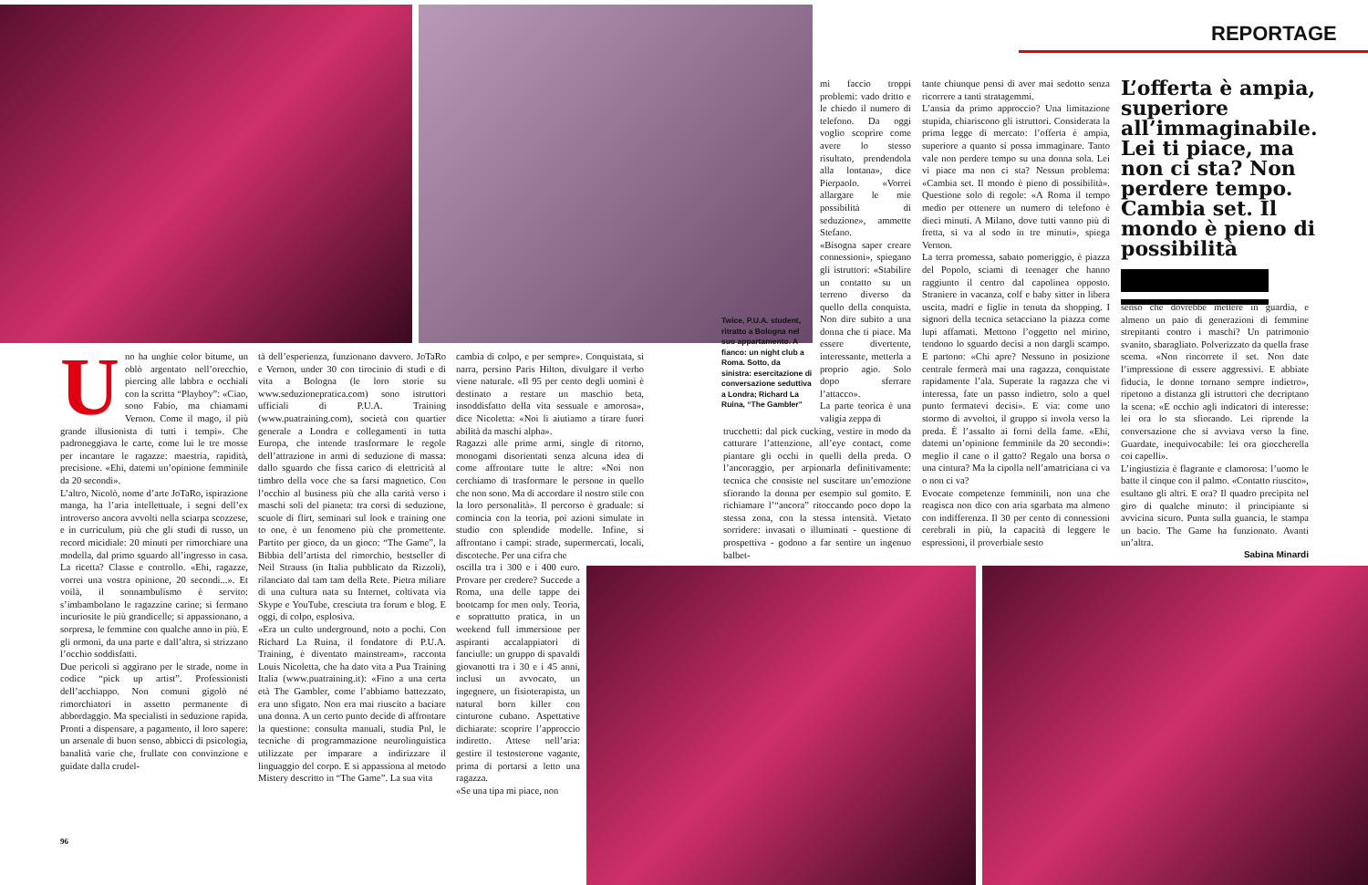REPORTAGE
Uno ha unghie color bitume, un oblò argentato nell’orecchio, piercing alle labbra e occhiali con la scritta “Playboy”: «Ciao, sono Fabio, ma chiamami Vernon. Come il mago, il più grande illusionista di tutti i tempi». Che padroneggiava le carte, come lui le tre mosse per incantare le ragazze: maestria, rapidità, precisione. «Ehi, datemi un’opinione femminile da 20 secondi».
L’altro, Nicolò, nome d’arte JoTaRo, ispirazione manga, ha l’aria intellettuale, i segni dell’ex introverso ancora avvolti nella sciarpa scozzese, e in curriculum, più che gli studi di russo, un record micidiale: 20 minuti per rimorchiare una modella, dal primo sguardo all’ingresso in casa. La ricetta? Classe e controllo. «Ehi, ragazze, vorrei una vostra opinione, 20 secondi...». Et voilà, il sonnambulismo è servito: s’imbambolano le ragazzine carine; si fermano incuriosite le più grandicelle; si appassionano, a sorpresa, le femmine con qualche anno in più. E gli ormoni, da una parte e dall’altra, si strizzano l’occhio soddisfatti.
Due pericoli si aggirano per le strade, nome in codice “pick up artist”. Professionisti dell’acchiappo. Non comuni gigolò né rimorchiatori in assetto permanente di abbordaggio. Ma specialisti in seduzione rapida. Pronti a dispensare, a pagamento, il loro sapere: un arsenale di buon senso, abbicci di psicologia, banalità varie che, frullate con convinzione e guidate dalla crudel-
tà dell’esperienza, funzionano davvero. JoTaRo e Vernon, under 30 con tirocinio di studi e di vita a Bologna (le loro storie su www.seduzionepratica.com) sono istruttori ufficiali di P.U.A. Training (www.puatraining.com), società con quartier generale a Londra e collegamenti in tutta Europa, che intende trasformare le regole dell’attrazione in armi di seduzione di massa: dallo sguardo che fissa carico di elettricità al timbro della voce che sa farsi magnetico. Con l’occhio al business più che alla carità verso i maschi soli del pianeta: tra corsi di seduzione, scuole di flirt, seminari sul look e training one to one, è un fenomeno più che promettente. Partito per gioco, da un gioco: “The Game”, la Bibbia dell’artista del rimorchio, bestseller di Neil Strauss (in Italia pubblicato da Rizzoli), rilanciato dal tam tam della Rete. Pietra miliare di una cultura nata su Internet, coltivata via Skype e YouTube, cresciuta tra forum e blog. E oggi, di colpo, esplosiva.
«Era un culto underground, noto a pochi. Con Richard La Ruina, il fondatore di P.U.A. Training, è diventato mainstream», racconta Louis Nicoletta, che ha dato vita a Pua Training Italia (www.puatraining.it): «Fino a una certa età The Gambler, come l’abbiamo battezzato, era uno sfigato. Non era mai riuscito a baciare una donna. A un certo punto decide di affrontare la questione: consulta manuali, studia Pnl, le tecniche di programmazione neurolinguistica utilizzate per imparare a indirizzare il linguaggio del corpo. E si appassiona al metodo Mistery descritto in “The Game”. La sua vita
cambia di colpo, e per sempre». Conquistata, si narra, persino Paris Hilton, divulgare il verbo viene naturale. «Il 95 per cento degli uomini è destinato a restare un maschio beta, insoddisfatto della vita sessuale e amorosa», dice Nicoletta: «Noi li aiutiamo a tirare fuori abilità da maschi alpha».
Ragazzi alle prime armi, single di ritorno, monogami disorientati senza alcuna idea di come affrontare tutte le altre: «Noi non cerchiamo di trasformare le persone in quello che non sono. Ma di accordare il nostro stile con la loro personalità». Il percorso è graduale: si comincia con la teoria, poi azioni simulate in studio con splendide modelle. Infine, si affrontano i campi: strade, supermercati, locali, discoteche. Per una cifra che
oscilla tra i 300 e i 400 euro. Provare per credere? Succede a Roma, una delle tappe dei bootcamp for men only. Teoria, e soprattutto pratica, in un weekend full immersione per aspiranti accalappiatori di fanciulle: un gruppo di spavaldi giovanotti tra i 30 e i 45 anni, inclusi un avvocato, un ingegnere, un fisioterapista, un natural born killer con cinturone cubano. Aspettative dichiarate: scoprire l’approccio indiretto. Attese nell’aria: gestire il testosterone vagante, prima di portarsi a letto una ragazza.
«Se una tipa mi piace, non
Twice, P.U.A. student, ritratto a Bologna nel suo appartamento. A fianco: un night club a Roma. Sotto, da sinistra: esercitazione di conversazione seduttiva a Londra; Richard La Ruina, “The Gambler”
mi faccio troppi problemi: vado dritto e le chiedo il numero di telefono. Da oggi voglio scoprire come avere lo stesso risultato, prendendola alla lontana», dice Pierpaolo. «Vorrei allargare le mie possibilità di seduzione», ammette Stefano.
«Bisogna saper creare connessioni», spiegano gli istruttori: «Stabilire un contatto su un terreno diverso da quello della conquista. Non dire subito a una donna che ti piace. Ma essere divertente, interessante, metterla a proprio agio. Solo dopo sferrare l’attacco».
La parte teorica è una valigia zeppa di
trucchetti: dal pick cucking, vestire in modo da catturare l’attenzione, all’eye contact, come piantare gli occhi in quelli della preda. O l’ancoraggio, per arpionarla definitivamente: tecnica che consiste nel suscitare un’emozione sfiorando la donna per esempio sul gomito. E richiamare l’“ancora” ritoccando poco dopo la stessa zona, con la stessa intensità. Vietato sorridere: invasati o illuminati - questione di prospettiva - godono a far sentire un ingenuo balbet-
tante chiunque pensi di aver mai sedotto senza ricorrere a tanti stratagemmi.
L’ansia da primo approccio? Una limitazione stupida, chiariscono gli istruttori. Considerata la prima legge di mercato: l’offerta è ampia, superiore a quanto si possa immaginare. Tanto vale non perdere tempo su una donna sola. Lei vi piace ma non ci sta? Nessun problema: «Cambia set. Il mondo è pieno di possibilità». Questione solo di regole: «A Roma il tempo medio per ottenere un numero di telefono è dieci minuti. A Milano, dove tutti vanno più di fretta, si va al sodo in tre minuti», spiega Vernon.
La terra promessa, sabato pomeriggio, è piazza del Popolo, sciami di teenager che hanno raggiunto il centro dal capolinea opposto. Straniere in vacanza, colf e baby sitter in libera uscita, madri e figlie in tenuta da shopping. I signori della tecnica setacciano la piazza come lupi affamati. Mettono l’oggetto nel mirino, tendono lo sguardo decisi a non dargli scampo. E partono: «Chi apre? Nessuno in posizione centrale fermerà mai una ragazza, conquistate rapidamente l’ala. Superate la ragazza che vi interessa, fate un passo indietro, solo a quel punto fermatevi decisi». E via: come uno stormo di avvoltoi, il gruppo si invola verso la preda. È l’assalto ai forni della fame. «Ehi, datemi un’opinione femminile da 20 secondi»: meglio il cane o il gatto? Regalo una borsa o una cintura? Ma la cipolla nell’amatriciana ci va o non ci va?
Evocate competenze femminili, non una che reagisca non dico con aria sgarbata ma almeno con indifferenza. Il 30 per cento di connessioni cerebrali in più, la capacità di leggere le espressioni, il proverbiale sesto
L’offerta è ampia, superiore all’immaginabile. Lei ti piace, ma non ci sta? Non perdere tempo. Cambia set. Il mondo è pieno di possibilità
senso che dovrebbe mettere in guardia, e almeno un paio di generazioni di femmine strepitanti contro i maschi? Un patrimonio svanito, sbaragliato. Polverizzato da quella frase scema. «Non rincorrete il set. Non date l’impressione di essere aggressivi. E abbiate fiducia, le donne tornano sempre indietro», ripetono a distanza gli istruttori che decriptano la scena: «E occhio agli indicatori di interesse: lei ora lo sta sfiorando. Lei riprende la conversazione che si avviava verso la fine. Guardate, inequivocabile: lei ora gioccherella coi capelli».
L’ingiustizia è flagrante e clamorosa: l’uomo le batte il cinque con il palmo. «Contatto riuscito», esultano gli altri. E ora? Il quadro precipita nel giro di qualche minuto: il principiante si avvicina sicuro. Punta sulla guancia, le stampa un bacio. The Game ha funzionato. Avanti un’altra.
Sabina Minardi
96